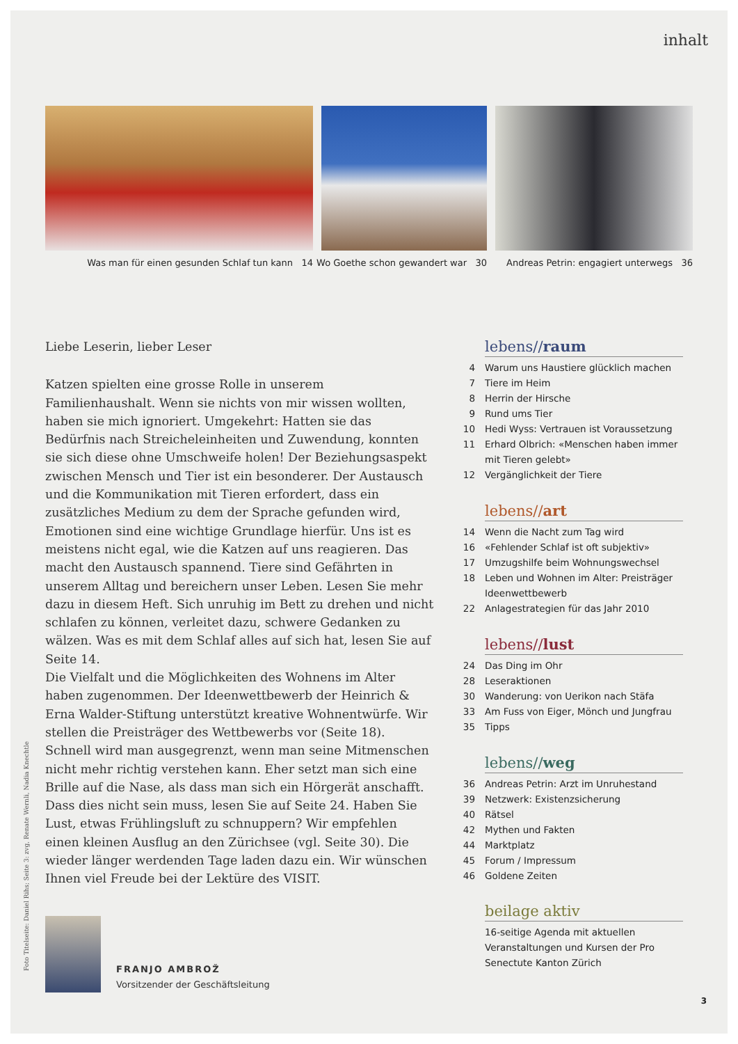inhalt
Was man für einen gesunden Schlaf tun kann 14 Wo Goethe schon gewandert war 30
Andreas Petrin: engagiert unterwegs 36
Liebe Leserin, lieber Leser
Katzen spielten eine grosse Rolle in unserem Familienhaushalt. Wenn sie nichts von mir wissen wollten, haben sie mich ignoriert. Umgekehrt: Hatten sie das Bedürfnis nach Streicheleinheiten und Zuwendung, konnten sie sich diese ohne Umschweife holen! Der Beziehungsaspekt zwischen Mensch und Tier ist ein besonderer. Der Austausch und die Kommunikation mit Tieren erfordert, dass ein zusätzliches Medium zu dem der Sprache gefunden wird, Emotionen sind eine wichtige Grundlage hierfür. Uns ist es meistens nicht egal, wie die Katzen auf uns reagieren. Das macht den Austausch spannend. Tiere sind Gefährten in unserem Alltag und bereichern unser Leben. Lesen Sie mehr dazu in diesem Heft. Sich unruhig im Bett zu drehen und nicht schlafen zu können, verleitet dazu, schwere Gedanken zu wälzen. Was es mit dem Schlaf alles auf sich hat, lesen Sie auf Seite 14.
Die Vielfalt und die Möglichkeiten des Wohnens im Alter haben zugenommen. Der Ideenwettbewerb der Heinrich & Erna Walder-Stiftung unterstützt kreative Wohnentwürfe. Wir stellen die Preisträger des Wettbewerbs vor (Seite 18). Schnell wird man ausgegrenzt, wenn man seine Mitmenschen nicht mehr richtig verstehen kann. Eher setzt man sich eine Brille auf die Nase, als dass man sich ein Hörgerät anschafft. Dass dies nicht sein muss, lesen Sie auf Seite 24. Haben Sie Lust, etwas Frühlingsluft zu schnuppern? Wir empfehlen einen kleinen Ausflug an den Zürichsee (vgl. Seite 30). Die wieder länger werdenden Tage laden dazu ein. Wir wünschen Ihnen viel Freude bei der Lektüre des VISIT.
FRANJO AMBROŽ
Vorsitzender der Geschäftsleitung
lebens//raum
4 Warum uns Haustiere glücklich machen
7 Tiere im Heim
8 Herrin der Hirsche
9 Rund ums Tier
10 Hedi Wyss: Vertrauen ist Voraussetzung
11 Erhard Olbrich: «Menschen haben immer mit Tieren gelebt»
12 Vergänglichkeit der Tiere
lebens//art
14 Wenn die Nacht zum Tag wird
16 «Fehlender Schlaf ist oft subjektiv»
17 Umzugshilfe beim Wohnungswechsel
18 Leben und Wohnen im Alter: Preisträger Ideenwettbewerb
22 Anlagestrategien für das Jahr 2010
lebens//lust
24 Das Ding im Ohr
28 Leseraktionen
30 Wanderung: von Uerikon nach Stäfa
33 Am Fuss von Eiger, Mönch und Jungfrau
35 Tipps
lebens//weg
36 Andreas Petrin: Arzt im Unruhestand
39 Netzwerk: Existenzsicherung
40 Rätsel
42 Mythen und Fakten
44 Marktplatz
45 Forum / Impressum
46 Goldene Zeiten
beilage aktiv
16-seitige Agenda mit aktuellen Veranstaltungen und Kursen der Pro Senectute Kanton Zürich
Foto Titelseite: Daniel Rihs; Seite 3: zvg, Renate Wernli, Nadia Knechtle
3